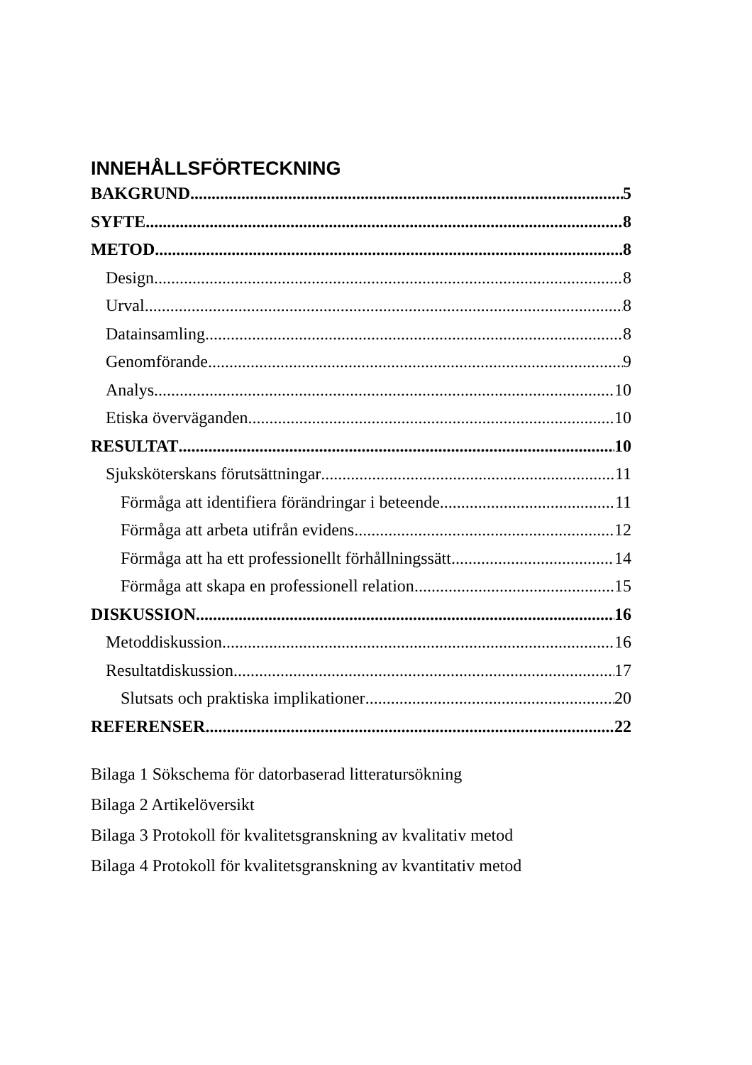INNEHÅLLSFÖRTECKNING
BAKGRUND 5
SYFTE 8
METOD 8
Design 8
Urval 8
Datainsamling 8
Genomförande 9
Analys 10
Etiska överväganden 10
RESULTAT 10
Sjuksköterskans förutsättningar 11
Förmåga att identifiera förändringar i beteende 11
Förmåga att arbeta utifrån evidens 12
Förmåga att ha ett professionellt förhållningssätt 14
Förmåga att skapa en professionell relation 15
DISKUSSION 16
Metoddiskussion 16
Resultatdiskussion 17
Slutsats och praktiska implikationer 20
REFERENSER 22
Bilaga 1 Sökschema för datorbaserad litteratursökning
Bilaga 2 Artikelöversikt
Bilaga 3 Protokoll för kvalitetsgranskning av kvalitativ metod
Bilaga 4 Protokoll för kvalitetsgranskning av kvantitativ metod